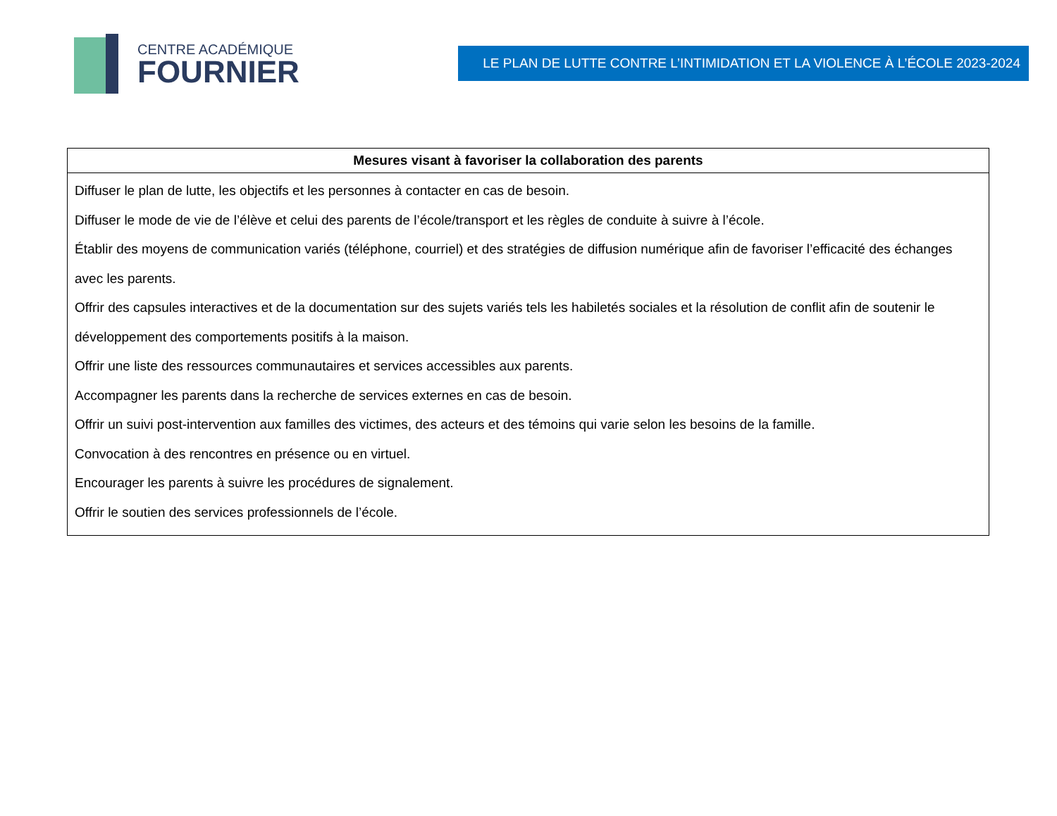CENTRE ACADÉMIQUE
FOURNIER
LE PLAN DE LUTTE CONTRE L’INTIMIDATION ET LA VIOLENCE À L’ÉCOLE 2023-2024
| Mesures visant à favoriser la collaboration des parents |
| --- |
| Diffuser le plan de lutte, les objectifs et les personnes à contacter en cas de besoin. Diffuser le mode de vie de l’élève et celui des parents de l’école/transport et les règles de conduite à suivre à l’école. Établir des moyens de communication variés (téléphone, courriel) et des stratégies de diffusion numérique afin de favoriser l’efficacité des échanges avec les parents. Offrir des capsules interactives et de la documentation sur des sujets variés tels les habiletés sociales et la résolution de conflit afin de soutenir le développement des comportements positifs à la maison. Offrir une liste des ressources communautaires et services accessibles aux parents. Accompagner les parents dans la recherche de services externes en cas de besoin. Offrir un suivi post-intervention aux familles des victimes, des acteurs et des témoins qui varie selon les besoins de la famille. Convocation à des rencontres en présence ou en virtuel. Encourager les parents à suivre les procédures de signalement. Offrir le soutien des services professionnels de l’école. |